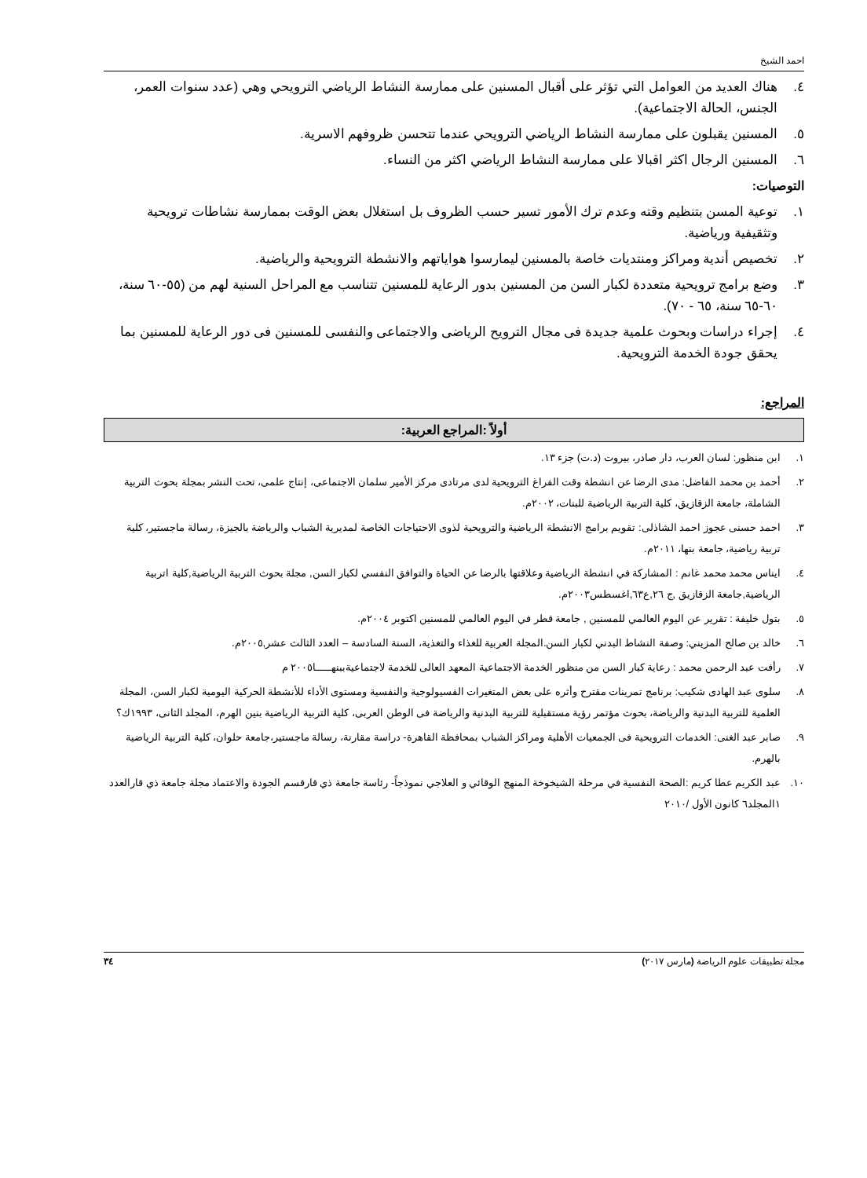احمد الشيخ
٤. هناك العديد من العوامل التي تؤثر على أقبال المسنين على ممارسة النشاط الرياضي الترويحي وهي (عدد سنوات العمر، الجنس، الحالة الاجتماعية).
٥. المسنين يقبلون على ممارسة النشاط الرياضي الترويحي عندما تتحسن ظروفهم الاسرية.
٦. المسنين الرجال اكثر اقبالا على ممارسة النشاط الرياضي اكثر من النساء.
التوصيات:
١. توعية المسن بتنظيم وقته وعدم ترك الأمور تسير حسب الظروف بل استغلال بعض الوقت بممارسة نشاطات ترويحية وتثقيفية ورياضية.
٢. تخصيص أندية ومراكز ومنتديات خاصة بالمسنين ليمارسوا هواياتهم والانشطة الترويحية والرياضية.
٣. وضع برامج ترويحية متعددة لكبار السن من المسنين بدور الرعاية للمسنين تتناسب مع المراحل السنية لهم من (٥٥-٦٠ سنة، ٦٠-٦٥ سنة، ٦٥ - ٧٠).
٤. إجراء دراسات وبحوث علمية جديدة فى مجال الترويح الرياضى والاجتماعى والنفسى للمسنين فى دور الرعاية للمسنين بما يحقق جودة الخدمة الترويحية.
المراجع:
أولاً :المراجع العربية:
١. ابن منظور: لسان العرب، دار صادر، بيروت (د.ت) جزء ١٣.
٢. أحمد بن محمد الفاضل: مدى الرضا عن انشطة وقت الفراغ الترويحية لدى مرتادى مركز الأمير سلمان الاجتماعى، إنتاج علمى، تحت النشر بمجلة بحوث التربية الشاملة، جامعة الزقازيق، كلية التربية الرياضية للبنات، ٢٠٠٢م.
٣. احمد حسنى عجوز احمد الشاذلى: تقويم برامج الانشطة الرياضية والترويحية لذوى الاحتياجات الخاصة لمديرية الشباب والرياضة بالجيزة، رسالة ماجستير، كلية تربية رياضية، جامعة بنها، ٢٠١١م.
٤. ايناس محمد محمد غانم : المشاركة في انشطة الرياضية وعلاقتها بالرضا عن الحياة والتوافق النفسي لكبار السن, مجلة بحوث التربية الرياضية,كلية اتربية الرياضية,جامعة الزقازيق ,ج ٢٦,ع٦٣,اغسطس٢٠٠٣م.
٥. بتول خليفة : تقرير عن اليوم العالمي للمسنين , جامعة قطر في اليوم العالمي للمسنين اكتوبر ٢٠٠٤م.
٦. خالد بن صالح المزيني: وصفة النشاط البدني لكبار السن.المجلة العربية للغذاء والتغذية، السنة السادسة – العدد الثالث عشر,٢٠٠٥م.
٧. رأفت عبد الرحمن محمد : رعاية كبار السن من منظور الخدمة الاجتماعية المعهد العالى للخدمة لاجتماعيةببنهـــــا٢٠٠٥ م
٨. سلوى عبد الهادى شكيب: برنامج تمرينات مقترح وأثره على بعض المتغيرات الفسيولوجية والنفسية ومستوى الأداء للأنشطة الحركية اليومية لكبار السن، المجلة العلمية للتربية البدنية والرياضة، بحوث مؤتمر رؤية مستقبلية للتربية البدنية والرياضة فى الوطن العربى، كلية التربية الرياضية بنين الهرم، المجلد الثانى، ١٩٩٣ك؟
٩. صابر عبد الغنى: الخدمات الترويحية فى الجمعيات الأهلية ومراكز الشباب بمحافظة القاهرة- دراسة مقارنة، رسالة ماجستير،جامعة حلوان، كلية التربية الرياضية بالهرم.
١٠. عبد الكريم عطا كريم :الصحة النفسية في مرحلة الشيخوخة المنهج الوقائي و العلاجي نموذجاً- رئاسة جامعة ذي قارقسم الجودة والاعتماد مجلة جامعة ذي قارالعدد ١المجلد٦ كانون الأول /٢٠١٠
مجلة تطبيقات علوم الرياضة (مارس ٢٠١٧) ٣٤